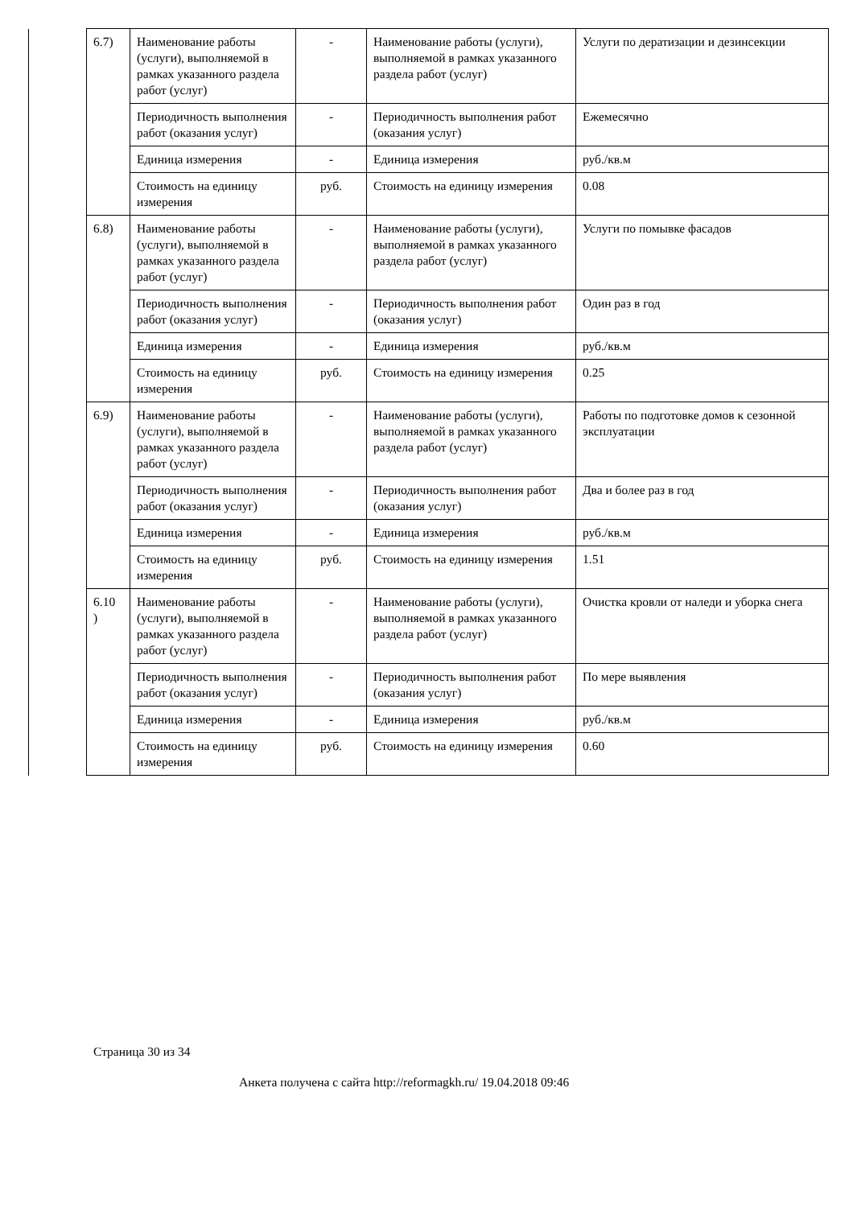| | 6.7) | Наименование работы (услуги), выполняемой в рамках указанного раздела работ (услуг) | - | Наименование работы (услуги), выполняемой в рамках указанного раздела работ (услуг) | Услуги по дератизации и дезинсекции |
| | | Периодичность выполнения работ (оказания услуг) | - | Периодичность выполнения работ (оказания услуг) | Ежемесячно |
| | | Единица измерения | - | Единица измерения | руб./кв.м |
| | | Стоимость на единицу измерения | руб. | Стоимость на единицу измерения | 0.08 |
| | 6.8) | Наименование работы (услуги), выполняемой в рамках указанного раздела работ (услуг) | - | Наименование работы (услуги), выполняемой в рамках указанного раздела работ (услуг) | Услуги по помывке фасадов |
| | | Периодичность выполнения работ (оказания услуг) | - | Периодичность выполнения работ (оказания услуг) | Один раз в год |
| | | Единица измерения | - | Единица измерения | руб./кв.м |
| | | Стоимость на единицу измерения | руб. | Стоимость на единицу измерения | 0.25 |
| | 6.9) | Наименование работы (услуги), выполняемой в рамках указанного раздела работ (услуг) | - | Наименование работы (услуги), выполняемой в рамках указанного раздела работ (услуг) | Работы по подготовке домов к сезонной эксплуатации |
| | | Периодичность выполнения работ (оказания услуг) | - | Периодичность выполнения работ (оказания услуг) | Два и более раз в год |
| | | Единица измерения | - | Единица измерения | руб./кв.м |
| | | Стоимость на единицу измерения | руб. | Стоимость на единицу измерения | 1.51 |
| | 6.10 ) | Наименование работы (услуги), выполняемой в рамках указанного раздела работ (услуг) | - | Наименование работы (услуги), выполняемой в рамках указанного раздела работ (услуг) | Очистка кровли от наледи и уборка снега |
| | | Периодичность выполнения работ (оказания услуг) | - | Периодичность выполнения работ (оказания услуг) | По мере выявления |
| | | Единица измерения | - | Единица измерения | руб./кв.м |
| | | Стоимость на единицу измерения | руб. | Стоимость на единицу измерения | 0.60 |
Страница 30 из 34
Анкета получена с сайта http://reformagkh.ru/ 19.04.2018 09:46